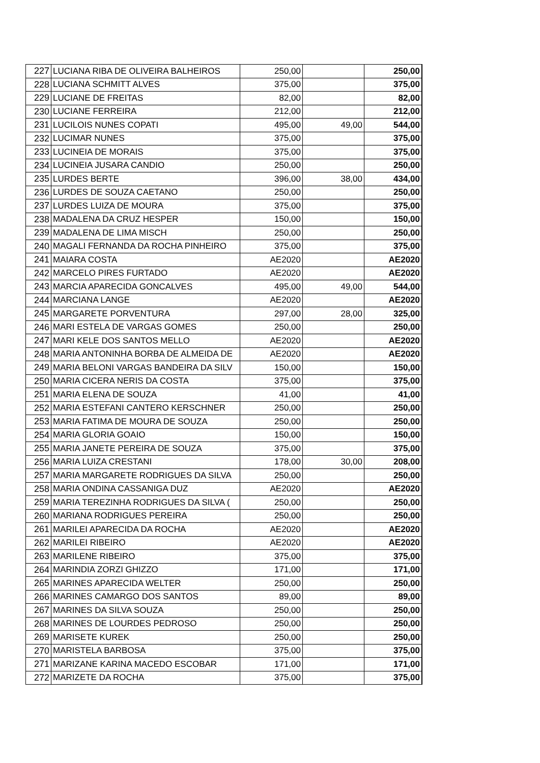| 227 | LUCIANA RIBA DE OLIVEIRA BALHEIROS | 250,00 | | 250,00 |
| 228 | LUCIANA SCHMITT ALVES | 375,00 | | 375,00 |
| 229 | LUCIANE DE FREITAS | 82,00 | | 82,00 |
| 230 | LUCIANE FERREIRA | 212,00 | | 212,00 |
| 231 | LUCILOIS NUNES COPATI | 495,00 | 49,00 | 544,00 |
| 232 | LUCIMAR NUNES | 375,00 | | 375,00 |
| 233 | LUCINEIA DE MORAIS | 375,00 | | 375,00 |
| 234 | LUCINEIA JUSARA CANDIO | 250,00 | | 250,00 |
| 235 | LURDES BERTE | 396,00 | 38,00 | 434,00 |
| 236 | LURDES DE SOUZA CAETANO | 250,00 | | 250,00 |
| 237 | LURDES LUIZA DE MOURA | 375,00 | | 375,00 |
| 238 | MADALENA DA CRUZ HESPER | 150,00 | | 150,00 |
| 239 | MADALENA DE LIMA MISCH | 250,00 | | 250,00 |
| 240 | MAGALI FERNANDA DA ROCHA PINHEIRO | 375,00 | | 375,00 |
| 241 | MAIARA COSTA | AE2020 | | AE2020 |
| 242 | MARCELO PIRES FURTADO | AE2020 | | AE2020 |
| 243 | MARCIA APARECIDA GONCALVES | 495,00 | 49,00 | 544,00 |
| 244 | MARCIANA LANGE | AE2020 | | AE2020 |
| 245 | MARGARETE PORVENTURA | 297,00 | 28,00 | 325,00 |
| 246 | MARI ESTELA DE VARGAS GOMES | 250,00 | | 250,00 |
| 247 | MARI KELE DOS SANTOS MELLO | AE2020 | | AE2020 |
| 248 | MARIA ANTONINHA BORBA DE ALMEIDA DE | AE2020 | | AE2020 |
| 249 | MARIA BELONI VARGAS BANDEIRA DA SILV | 150,00 | | 150,00 |
| 250 | MARIA CICERA NERIS DA COSTA | 375,00 | | 375,00 |
| 251 | MARIA ELENA DE SOUZA | 41,00 | | 41,00 |
| 252 | MARIA ESTEFANI CANTERO KERSCHNER | 250,00 | | 250,00 |
| 253 | MARIA FATIMA DE MOURA DE SOUZA | 250,00 | | 250,00 |
| 254 | MARIA GLORIA GOAIO | 150,00 | | 150,00 |
| 255 | MARIA JANETE PEREIRA DE SOUZA | 375,00 | | 375,00 |
| 256 | MARIA LUIZA CRESTANI | 178,00 | 30,00 | 208,00 |
| 257 | MARIA MARGARETE RODRIGUES DA SILVA | 250,00 | | 250,00 |
| 258 | MARIA ONDINA CASSANIGA DUZ | AE2020 | | AE2020 |
| 259 | MARIA TEREZINHA RODRIGUES DA SILVA ( | 250,00 | | 250,00 |
| 260 | MARIANA RODRIGUES PEREIRA | 250,00 | | 250,00 |
| 261 | MARILEI APARECIDA DA ROCHA | AE2020 | | AE2020 |
| 262 | MARILEI RIBEIRO | AE2020 | | AE2020 |
| 263 | MARILENE RIBEIRO | 375,00 | | 375,00 |
| 264 | MARINDIA ZORZI GHIZZO | 171,00 | | 171,00 |
| 265 | MARINES APARECIDA WELTER | 250,00 | | 250,00 |
| 266 | MARINES CAMARGO DOS SANTOS | 89,00 | | 89,00 |
| 267 | MARINES DA SILVA SOUZA | 250,00 | | 250,00 |
| 268 | MARINES DE LOURDES PEDROSO | 250,00 | | 250,00 |
| 269 | MARISETE KUREK | 250,00 | | 250,00 |
| 270 | MARISTELA BARBOSA | 375,00 | | 375,00 |
| 271 | MARIZANE KARINA MACEDO ESCOBAR | 171,00 | | 171,00 |
| 272 | MARIZETE DA ROCHA | 375,00 | | 375,00 |